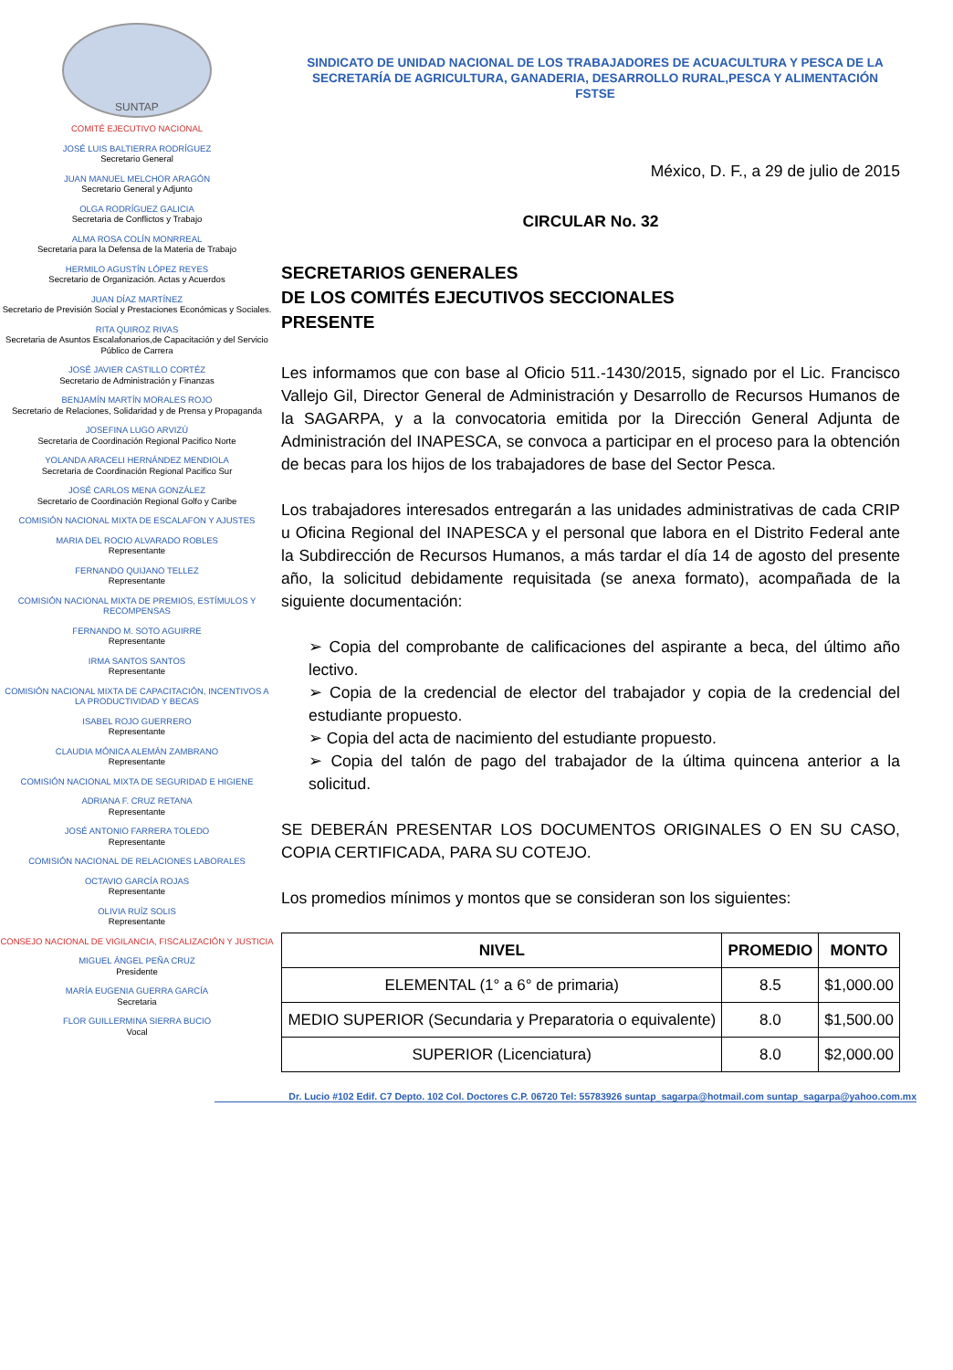SUNTAP
SINDICATO DE UNIDAD NACIONAL DE LOS TRABAJADORES DE ACUACULTURA Y PESCA DE LA SECRETARÍA DE AGRICULTURA, GANADERIA, DESARROLLO RURAL,PESCA Y ALIMENTACIÓN
FSTSE
COMITÉ EJECUTIVO NACIONAL
JOSÉ LUIS BALTIERRA RODRÍGUEZ
Secretario General
JUAN MANUEL MELCHOR ARAGÓN
Secretario General y Adjunto
OLGA RODRÍGUEZ GALICIA
Secretaria de Conflictos y Trabajo
ALMA ROSA COLÍN MONRREAL
Secretaria para la Defensa de la Materia de Trabajo
HERMILO AGUSTÍN LÓPEZ REYES
Secretario de Organización. Actas y Acuerdos
JUAN DÍAZ MARTÍNEZ
Secretario de Previsión Social y Prestaciones Económicas y Sociales.
RITA QUIROZ RIVAS
Secretaria de Asuntos Escalafonarios,de Capacitación y del Servicio Público de Carrera
JOSÉ JAVIER CASTILLO CORTÉZ
Secretario de Administración y Finanzas
BENJAMÍN MARTÍN MORALES ROJO
Secretario de Relaciones, Solidaridad y de Prensa y Propaganda
JOSEFINA LUGO ARVIZÚ
Secretaria de Coordinación Regional Pacifico Norte
YOLANDA ARACELI HERNÁNDEZ MENDIOLA
Secretaria de Coordinación Regional Pacifico Sur
JOSÉ CARLOS MENA GONZÁLEZ
Secretario de Coordinación Regional Golfo y Caribe
COMISIÓN NACIONAL MIXTA DE ESCALAFON Y AJUSTES
MARIA DEL ROCIO ALVARADO ROBLES
Representante
FERNANDO QUIJANO TELLEZ
Representante
COMISIÓN NACIONAL MIXTA DE PREMIOS, ESTÍMULOS Y RECOMPENSAS
FERNANDO M. SOTO AGUIRRE
Representante
IRMA SANTOS SANTOS
Representante
COMISIÓN NACIONAL MIXTA DE CAPACITACIÓN, INCENTIVOS A LA PRODUCTIVIDAD Y BECAS
ISABEL ROJO GUERRERO
Representante
CLAUDIA MÓNICA ALEMÁN ZAMBRANO
Representante
COMISIÓN NACIONAL MIXTA DE SEGURIDAD E HIGIENE
ADRIANA F. CRUZ RETANA
Representante
JOSÉ ANTONIO FARRERA TOLEDO
Representante
COMISIÓN NACIONAL DE RELACIONES LABORALES
OCTAVIO GARCÍA ROJAS
Representante
OLIVIA RUÍZ SOLIS
Representante
CONSEJO NACIONAL DE VIGILANCIA, FISCALIZACIÓN Y JUSTICIA
MIGUEL ÁNGEL PEÑA CRUZ
Presidente
MARÍA EUGENIA GUERRA GARCÍA
Secretaria
FLOR GUILLERMINA SIERRA BUCIO
Vocal
México, D. F., a 29 de julio de 2015
CIRCULAR No. 32
SECRETARIOS GENERALES
DE LOS COMITÉS EJECUTIVOS SECCIONALES
PRESENTE
Les informamos que con base al Oficio 511.-1430/2015, signado por el Lic. Francisco Vallejo Gil, Director General de Administración y Desarrollo de Recursos Humanos de la SAGARPA, y a la convocatoria emitida por la Dirección General Adjunta de Administración del INAPESCA, se convoca a participar en el proceso para la obtención de becas para los hijos de los trabajadores de base del Sector Pesca.
Los trabajadores interesados entregarán a las unidades administrativas de cada CRIP u Oficina Regional del INAPESCA y el personal que labora en el Distrito Federal ante la Subdirección de Recursos Humanos, a más tardar el día 14 de agosto del presente año, la solicitud debidamente requisitada (se anexa formato), acompañada de la siguiente documentación:
➢ Copia del comprobante de calificaciones del aspirante a beca, del último año lectivo.
➢ Copia de la credencial de elector del trabajador y copia de la credencial del estudiante propuesto.
➢ Copia del acta de nacimiento del estudiante propuesto.
➢ Copia del talón de pago del trabajador de la última quincena anterior a la solicitud.
SE DEBERÁN PRESENTAR LOS DOCUMENTOS ORIGINALES O EN SU CASO, COPIA CERTIFICADA, PARA SU COTEJO.
Los promedios mínimos y montos que se consideran son los siguientes:
| NIVEL | PROMEDIO | MONTO |
| --- | --- | --- |
| ELEMENTAL (1° a 6° de primaria) | 8.5 | $1,000.00 |
| MEDIO SUPERIOR (Secundaria y Preparatoria o equivalente) | 8.0 | $1,500.00 |
| SUPERIOR (Licenciatura) | 8.0 | $2,000.00 |
Dr. Lucio #102 Edif. C7 Depto. 102 Col. Doctores C.P. 06720 Tel: 55783926 suntap_sagarpa@hotmail.com suntap_sagarpa@yahoo.com.mx